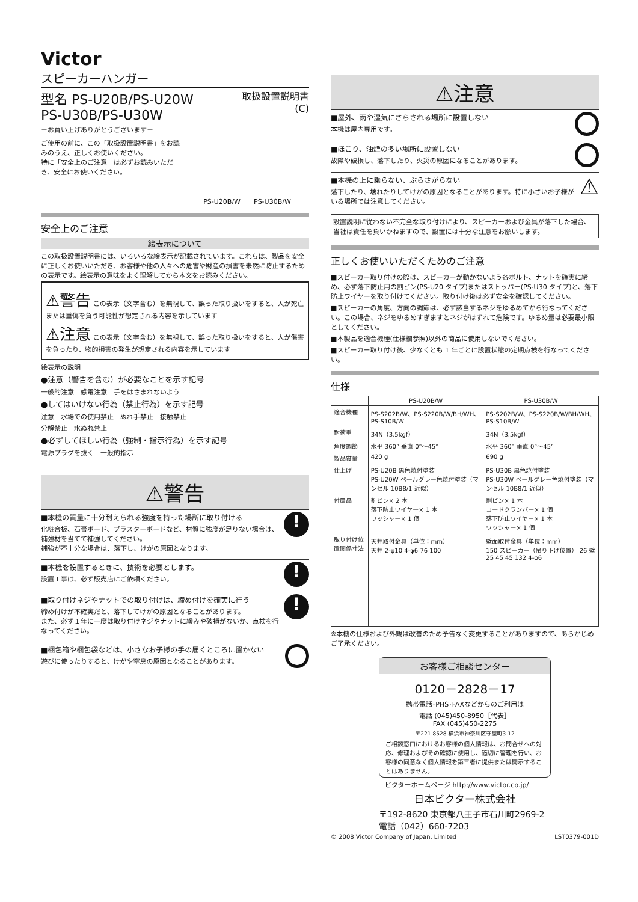Victor
スピーカーハンガー
型名 PS-U20B/PS-U20W
PS-U30B/PS-U30W
取扱設置説明書
(C)
－お買い上げありがとうございます－
ご使用の前に、この「取扱設置説明書」をお読みのうえ、正しくお使いください。
特に「安全上のご注意」は必ずお読みいただき、安全にお使いください。
PS-U20B/W　　PS-U30B/W
安全上のご注意
絵表示について
この取扱設置説明書には、いろいろな絵表示が記載されています。これらは、製品を安全に正しくお使いいただき、お客様や他の人々への危害や財産の損害を未然に防止するための表示です。絵表示の意味をよく理解してから本文をお読みください。
⚠警告 この表示（文字含む）を無視して、誤った取り扱いをすると、人が死亡または重傷を負う可能性が想定される内容を示しています
⚠注意 この表示（文字含む）を無視して、誤った取り扱いをすると、人が傷害を負ったり、物的損害の発生が想定される内容を示しています
絵表示の説明
●注意（警告を含む）が必要なことを示す記号
一般的注意　感電注意　手をはさまれないよう
●してはいけない行為（禁止行為）を示す記号
注意　水場での使用禁止　ぬれ手禁止　接触禁止
分解禁止　水ぬれ禁止
●必ずしてほしい行為（強制・指示行為）を示す記号
電源プラグを抜く　一般的指示
⚠警告
■本機の質量に十分耐えられる強度を持った場所に取り付ける
化粧合板、石膏ボード、プラスターボードなど、材質に強度が足りない場合は、補強材を当てて補強してください。
補強が不十分な場合は、落下し、けがの原因となります。
!
■本機を設置するときに、技術を必要とします。
設置工事は、必ず販売店にご依頼ください。
!
■取り付けネジやナットでの取り付けは、締め付けを確実に行う
締め付けが不確実だと、落下してけがの原因となることがあります。
また、必ず１年に一度は取り付けネジやナットに緩みや破損がないか、点検を行なってください。
!
■梱包箱や梱包袋などは、小さなお子様の手の届くところに置かない
遊びに使ったりすると、けがや窒息の原因となることがあります。
⚠注意
■屋外、雨や湿気にさらされる場所に設置しない
本機は屋内専用です。
■ほこり、油煙の多い場所に設置しない
故障や破損し、落下したり、火災の原因になることがあります。
■本機の上に乗らない、ぶらさがらない
落下したり、壊れたりしてけがの原因となることがあります。特に小さいお子様がいる場所では注意してください。
⚠
設置説明に従わない不完全な取り付けにより、スピーカーおよび金具が落下した場合、当社は責任を負いかねますので、設置には十分な注意をお願いします。
正しくお使いいただくためのご注意
■スピーカー取り付けの際は、スピーカーが動かないよう各ボルト、ナットを確実に締め、必ず落下防止用の割ピン(PS-U20 タイプ)またはストッパー(PS-U30 タイプ)と、落下防止ワイヤーを取り付けてください。取り付け後は必ず安全を確認してください。
■スピーカーの角度、方向の調節は、必ず該当するネジをゆるめてから行なってください。この場合、ネジをゆるめすぎますとネジがはずれて危険です。ゆるめ量は必要最小限としてください。
■本製品を適合機種(仕様欄参照)以外の商品に使用しないでください。
■スピーカー取り付け後、少なくとも 1 年ごとに設置状態の定期点検を行なってください。
仕様
| | PS-U20B/W | PS-U30B/W |
| --- | --- | --- |
| 適合機種 | PS-S202B/W、PS-S220B/W/BH/WH、PS-S10B/W | PS-S202B/W、PS-S220B/W/BH/WH、PS-S10B/W |
| 耐荷重 | 34N（3.5kgf） | 34N（3.5kgf） |
| 角度調節 | 水平 360° 垂直 0°～45° | 水平 360° 垂直 0°～45° |
| 製品質量 | 420 g | 690 g |
| 仕上げ | PS-U20B 黒色焼付塗装 PS-U20W ペールグレー色焼付塗装（マンセル 10B8/1 近似） | PS-U30B 黒色焼付塗装 PS-U30W ペールグレー色焼付塗装（マンセル 10B8/1 近似） |
| 付属品 | 割ピン× 2 本 落下防止ワイヤー× 1 本 ワッシャー× 1 個 | 割ピン× 1 本 コードクランパー× 1 個 落下防止ワイヤー× 1 本 ワッシャー× 1 個 |
| 取り付け位置関係寸法 | 天井取付金具（単位：mm） 天井 2-φ10 4-φ6 76 100 | 壁面取付金具（単位：mm） 150 スピーカー（吊り下げ位置） 26 壁 25 45 45 132 4-φ6 |
※本機の仕様および外観は改善のため予告なく変更することがありますので、あらかじめご了承ください。
お客様ご相談センター
0120－2828－17
携帯電話･PHS･FAXなどからのご利用は
電話 (045)450-8950［代表］
FAX (045)450-2275
〒221-8528 横浜市神奈川区守屋町3-12
ご相談窓口におけるお客様の個人情報は、お問合せへの対応、修理およびその確認に使用し、適切に管理を行い、お客様の同意なく個人情報を第三者に提供または開示することはありません。
ビクターホームページ http://www.victor.co.jp/
日本ビクター株式会社
〒192-8620 東京都八王子市石川町2969-2
電話（042）660-7203
© 2008 Victor Company of Japan, Limited LST0379-001D